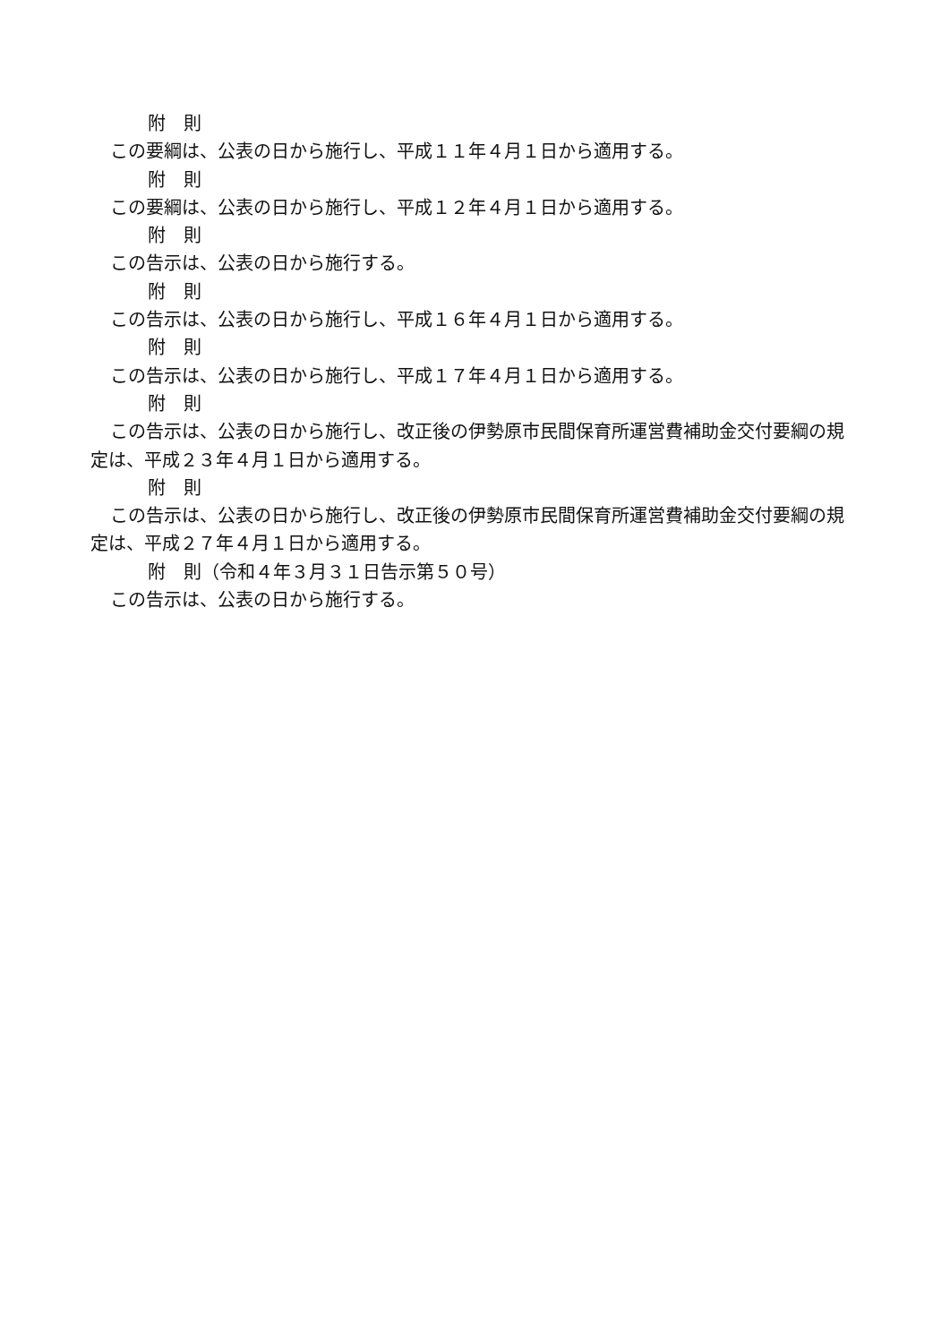附　則
この要綱は、公表の日から施行し、平成１１年４月１日から適用する。
附　則
この要綱は、公表の日から施行し、平成１２年４月１日から適用する。
附　則
この告示は、公表の日から施行する。
附　則
この告示は、公表の日から施行し、平成１６年４月１日から適用する。
附　則
この告示は、公表の日から施行し、平成１７年４月１日から適用する。
附　則
この告示は、公表の日から施行し、改正後の伊勢原市民間保育所運営費補助金交付要綱の規定は、平成２３年４月１日から適用する。
附　則
この告示は、公表の日から施行し、改正後の伊勢原市民間保育所運営費補助金交付要綱の規定は、平成２７年４月１日から適用する。
附　則（令和４年３月３１日告示第５０号）
この告示は、公表の日から施行する。